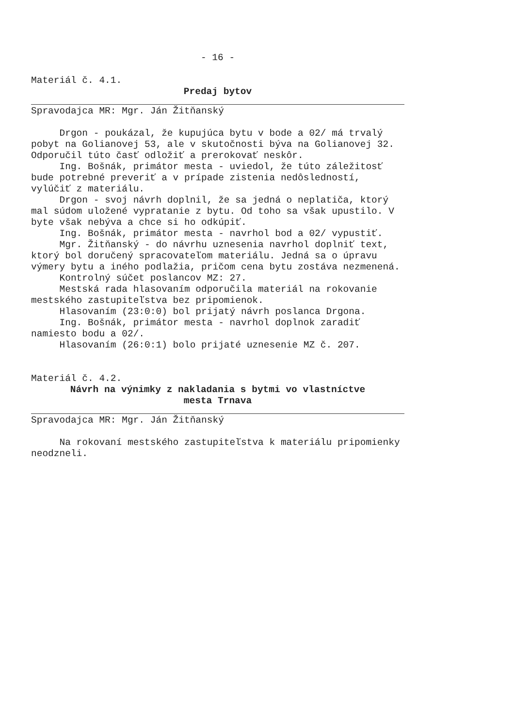- 16 -
Materiál č. 4.1.
Predaj bytov
Spravodajca MR: Mgr. Ján Žitňanský
Drgon - poukázal, že kupujúca bytu v bode a 02/ má trvalý pobyt na Golianovej 53, ale v skutočnosti býva na Golianovej 32.
Odporučil túto časť odložiť a prerokovať neskôr.
Ing. Bošnák, primátor mesta - uviedol, že túto záležitosť bude potrebné preveriť a v prípade zistenia nedôsledností, vylúčiť z materiálu.
Drgon - svoj návrh doplnil, že sa jedná o neplatiča, ktorý mal súdom uložené vypratanie z bytu. Od toho sa však upustilo. V byte však nebýva a chce si ho odkúpiť.
Ing. Bošnák, primátor mesta - navrhol bod a 02/ vypustiť.
Mgr. Žitňanský - do návrhu uznesenia navrhol doplniť text, ktorý bol doručený spracovateľom materiálu. Jedná sa o úpravu výmery bytu a iného podlažia, pričom cena bytu zostáva nezmenená.
Kontrolný súčet poslancov MZ: 27.
Mestská rada hlasovaním odporučila materiál na rokovanie mestského zastupiteľstva bez pripomienok.
Hlasovaním (23:0:0) bol prijatý návrh poslanca Drgona.
Ing. Bošnák, primátor mesta - navrhol doplnok zaradiť namiesto bodu a 02/.
Hlasovaním (26:0:1) bolo prijaté uznesenie MZ č. 207.
Materiál č. 4.2.
Návrh na výnimky z nakladania s bytmi vo vlastníctve
mesta Trnava
Spravodajca MR: Mgr. Ján Žitňanský
Na rokovaní mestského zastupiteľstva k materiálu pripomienky neodzneli.